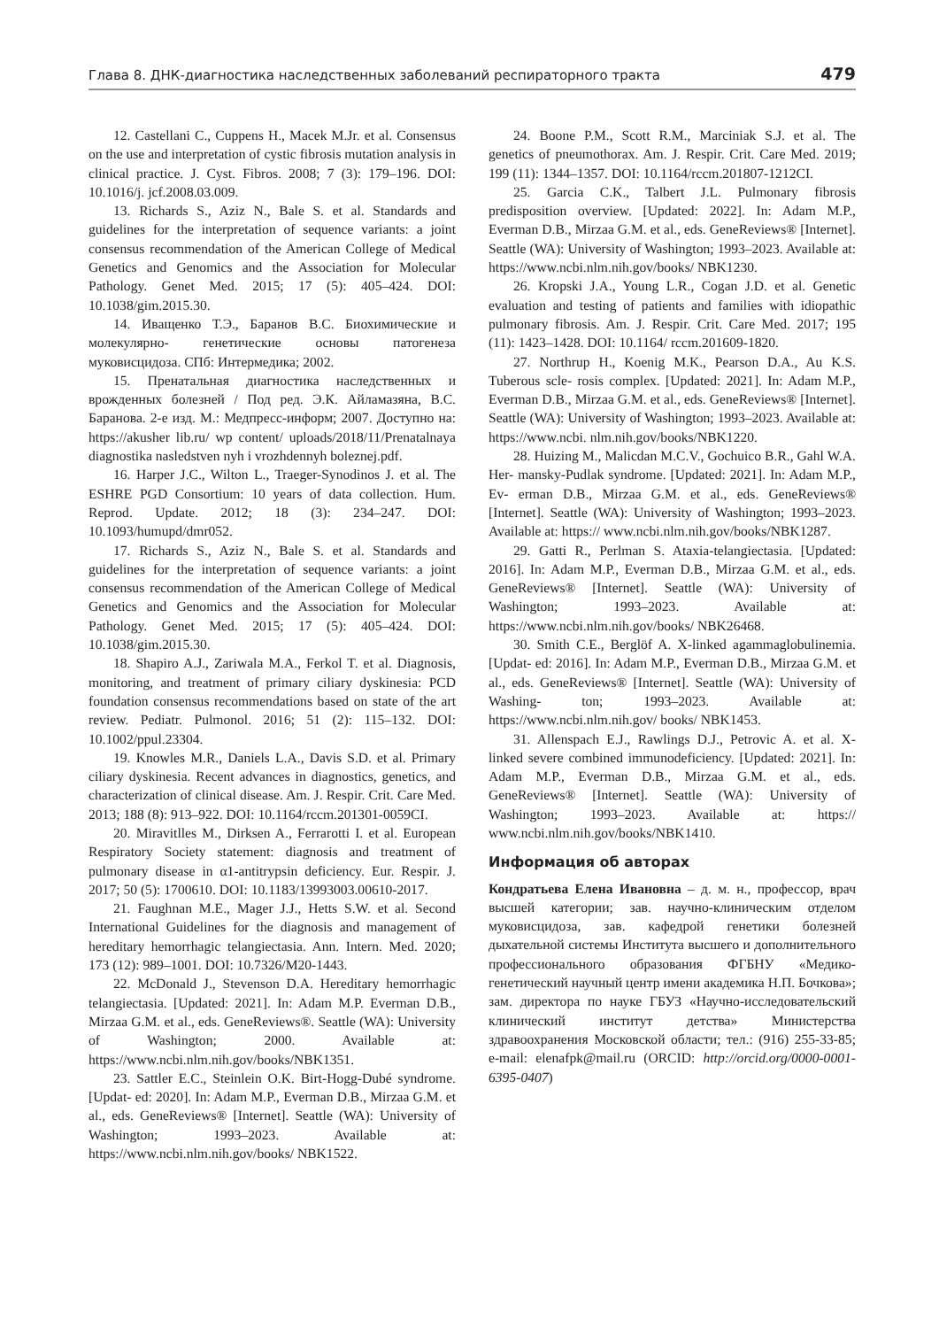Глава 8. ДНК-диагностика наследственных заболеваний респираторного тракта 479
12. Castellani C., Cuppens H., Macek M.Jr. et al. Consensus on the use and interpretation of cystic fibrosis mutation analysis in clinical practice. J. Cyst. Fibros. 2008; 7 (3): 179–196. DOI: 10.1016/j. jcf.2008.03.009.
13. Richards S., Aziz N., Bale S. et al. Standards and guidelines for the interpretation of sequence variants: a joint consensus recommendation of the American College of Medical Genetics and Genomics and the Association for Molecular Pathology. Genet Med. 2015; 17 (5): 405–424. DOI: 10.1038/gim.2015.30.
14. Иващенко Т.Э., Баранов В.С. Биохимические и молекулярно- генетические основы патогенеза муковисцидоза. СПб: Интермедика; 2002.
15. Пренатальная диагностика наследственных и врожденных болезней / Под ред. Э.К. Айламазяна, В.С. Баранова. 2-е изд. М.: Медпресс-информ; 2007. Доступно на: https://akusher lib.ru/ wp content/ uploads/2018/11/Prenatalnaya diagnostika nasledstven nyh i vrozhdennyh boleznej.pdf.
16. Harper J.C., Wilton L., Traeger-Synodinos J. et al. The ESHRE PGD Consortium: 10 years of data collection. Hum. Reprod. Update. 2012; 18 (3): 234–247. DOI: 10.1093/humupd/dmr052.
17. Richards S., Aziz N., Bale S. et al. Standards and guidelines for the interpretation of sequence variants: a joint consensus recommendation of the American College of Medical Genetics and Genomics and the Association for Molecular Pathology. Genet Med. 2015; 17 (5): 405–424. DOI: 10.1038/gim.2015.30.
18. Shapiro A.J., Zariwala M.A., Ferkol T. et al. Diagnosis, monitoring, and treatment of primary ciliary dyskinesia: PCD foundation consensus recommendations based on state of the art review. Pediatr. Pulmonol. 2016; 51 (2): 115–132. DOI: 10.1002/ppul.23304.
19. Knowles M.R., Daniels L.A., Davis S.D. et al. Primary ciliary dyskinesia. Recent advances in diagnostics, genetics, and characterization of clinical disease. Am. J. Respir. Crit. Care Med. 2013; 188 (8): 913–922. DOI: 10.1164/rccm.201301-0059CI.
20. Miravitlles M., Dirksen A., Ferrarotti I. et al. European Respiratory Society statement: diagnosis and treatment of pulmonary disease in α1-antitrypsin deficiency. Eur. Respir. J. 2017; 50 (5): 1700610. DOI: 10.1183/13993003.00610-2017.
21. Faughnan M.E., Mager J.J., Hetts S.W. et al. Second International Guidelines for the diagnosis and management of hereditary hemorrhagic telangiectasia. Ann. Intern. Med. 2020; 173 (12): 989–1001. DOI: 10.7326/M20-1443.
22. McDonald J., Stevenson D.A. Hereditary hemorrhagic telangiectasia. [Updated: 2021]. In: Adam M.P. Everman D.B., Mirzaa G.M. et al., eds. GeneReviews®. Seattle (WA): University of Washington; 2000. Available at: https://www.ncbi.nlm.nih.gov/books/NBK1351.
23. Sattler E.C., Steinlein O.K. Birt-Hogg-Dubé syndrome. [Updat- ed: 2020]. In: Adam M.P., Everman D.B., Mirzaa G.M. et al., eds. GeneReviews® [Internet]. Seattle (WA): University of Washington; 1993–2023. Available at: https://www.ncbi.nlm.nih.gov/books/ NBK1522.
24. Boone P.M., Scott R.M., Marciniak S.J. et al. The genetics of pneumothorax. Am. J. Respir. Crit. Care Med. 2019; 199 (11): 1344–1357. DOI: 10.1164/rccm.201807-1212CI.
25. Garcia C.K., Talbert J.L. Pulmonary fibrosis predisposition overview. [Updated: 2022]. In: Adam M.P., Everman D.B., Mirzaa G.M. et al., eds. GeneReviews® [Internet]. Seattle (WA): University of Washington; 1993–2023. Available at: https://www.ncbi.nlm.nih.gov/books/ NBK1230.
26. Kropski J.A., Young L.R., Cogan J.D. et al. Genetic evaluation and testing of patients and families with idiopathic pulmonary fibrosis. Am. J. Respir. Crit. Care Med. 2017; 195 (11): 1423–1428. DOI: 10.1164/ rccm.201609-1820.
27. Northrup H., Koenig M.K., Pearson D.A., Au K.S. Tuberous scle- rosis complex. [Updated: 2021]. In: Adam M.P., Everman D.B., Mirzaa G.M. et al., eds. GeneReviews® [Internet]. Seattle (WA): University of Washington; 1993–2023. Available at: https://www.ncbi. nlm.nih.gov/books/NBK1220.
28. Huizing M., Malicdan M.C.V., Gochuico B.R., Gahl W.A. Her- mansky-Pudlak syndrome. [Updated: 2021]. In: Adam M.P., Ev- erman D.B., Mirzaa G.M. et al., eds. GeneReviews® [Internet]. Seattle (WA): University of Washington; 1993–2023. Available at: https:// www.ncbi.nlm.nih.gov/books/NBK1287.
29. Gatti R., Perlman S. Ataxia-telangiectasia. [Updated: 2016]. In: Adam M.P., Everman D.B., Mirzaa G.M. et al., eds. GeneReviews® [Internet]. Seattle (WA): University of Washington; 1993–2023. Available at: https://www.ncbi.nlm.nih.gov/books/ NBK26468.
30. Smith C.E., Berglöf A. X-linked agammaglobulinemia. [Updat- ed: 2016]. In: Adam M.P., Everman D.B., Mirzaa G.M. et al., eds. GeneReviews® [Internet]. Seattle (WA): University of Washing- ton; 1993–2023. Available at: https://www.ncbi.nlm.nih.gov/ books/ NBK1453.
31. Allenspach E.J., Rawlings D.J., Petrovic A. et al. X-linked severe combined immunodeficiency. [Updated: 2021]. In: Adam M.P., Everman D.B., Mirzaa G.M. et al., eds. GeneReviews® [Internet]. Seattle (WA): University of Washington; 1993–2023. Available at: https:// www.ncbi.nlm.nih.gov/books/NBK1410.
Информация об авторах
Кондратьева Елена Ивановна – д. м. н., профессор, врач высшей категории; зав. научно-клиническим отделом муковисцидоза, зав. кафедрой генетики болезней дыхательной системы Института высшего и дополнительного профессионального образования ФГБНУ «Медико-генетический научный центр имени академика Н.П. Бочкова»; зам. директора по науке ГБУЗ «Научно-исследовательский клинический институт детства» Министерства здравоохранения Московской области; тел.: (916) 255-33-85; e-mail: elenafpk@mail.ru (ORCID: http://orcid.org/0000-0001-6395-0407)